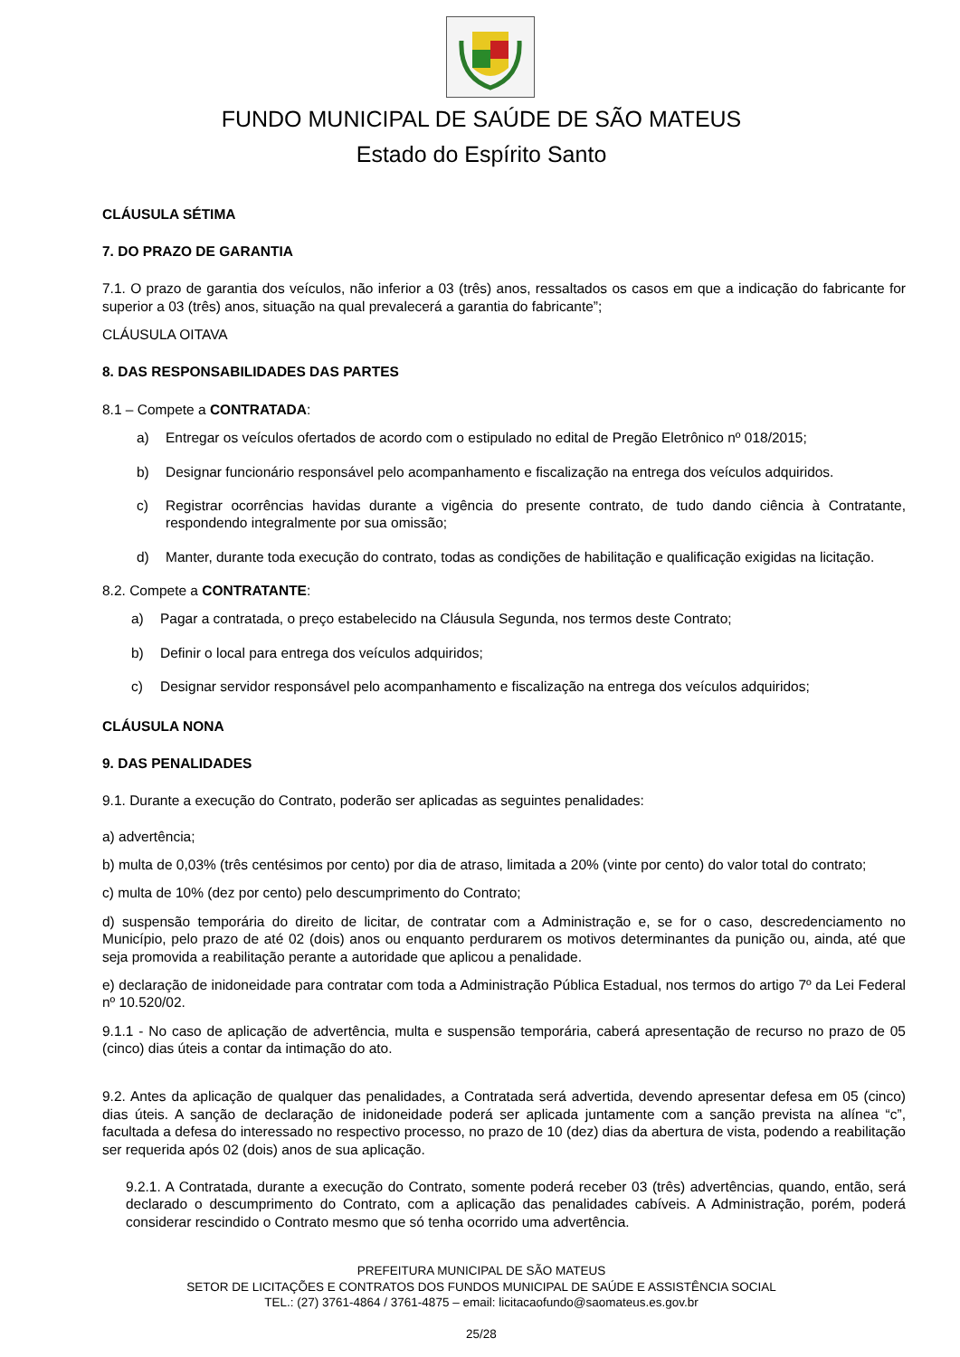FUNDO MUNICIPAL DE SAÚDE DE SÃO MATEUS
Estado do Espírito Santo
CLÁUSULA SÉTIMA
7. DO PRAZO DE GARANTIA
7.1. O prazo de garantia dos veículos, não inferior a 03 (três) anos, ressaltados os casos em que a indicação do fabricante for superior a 03 (três) anos, situação na qual prevalecerá a garantia do fabricante”;
CLÁUSULA OITAVA
8. DAS RESPONSABILIDADES DAS PARTES
8.1 – Compete a CONTRATADA:
a) Entregar os veículos ofertados de acordo com o estipulado no edital de Pregão Eletrônico nº 018/2015;
b) Designar funcionário responsável pelo acompanhamento e fiscalização na entrega dos veículos adquiridos.
c) Registrar ocorrências havidas durante a vigência do presente contrato, de tudo dando ciência à Contratante, respondendo integralmente por sua omissão;
d) Manter, durante toda execução do contrato, todas as condições de habilitação e qualificação exigidas na licitação.
8.2. Compete a CONTRATANTE:
a) Pagar a contratada, o preço estabelecido na Cláusula Segunda, nos termos deste Contrato;
b) Definir o local para entrega dos veículos adquiridos;
c) Designar servidor responsável pelo acompanhamento e fiscalização na entrega dos veículos adquiridos;
CLÁUSULA NONA
9. DAS PENALIDADES
9.1. Durante a execução do Contrato, poderão ser aplicadas as seguintes penalidades:
a) advertência;
b) multa de 0,03% (três centésimos por cento) por dia de atraso, limitada a 20% (vinte por cento) do valor total do contrato;
c) multa de 10% (dez por cento) pelo descumprimento do Contrato;
d) suspensão temporária do direito de licitar, de contratar com a Administração e, se for o caso, descredenciamento no Município, pelo prazo de até 02 (dois) anos ou enquanto perdurarem os motivos determinantes da punição ou, ainda, até que seja promovida a reabilitação perante a autoridade que aplicou a penalidade.
e) declaração de inidoneidade para contratar com toda a Administração Pública Estadual, nos termos do artigo 7º da Lei Federal nº 10.520/02.
9.1.1 - No caso de aplicação de advertência, multa e suspensão temporária, caberá apresentação de recurso no prazo de 05 (cinco) dias úteis a contar da intimação do ato.
9.2. Antes da aplicação de qualquer das penalidades, a Contratada será advertida, devendo apresentar defesa em 05 (cinco) dias úteis. A sanção de declaração de inidoneidade poderá ser aplicada juntamente com a sanção prevista na alínea “c”, facultada a defesa do interessado no respectivo processo, no prazo de 10 (dez) dias da abertura de vista, podendo a reabilitação ser requerida após 02 (dois) anos de sua aplicação.
9.2.1. A Contratada, durante a execução do Contrato, somente poderá receber 03 (três) advertências, quando, então, será declarado o descumprimento do Contrato, com a aplicação das penalidades cabíveis. A Administração, porém, poderá considerar rescindido o Contrato mesmo que só tenha ocorrido uma advertência.
PREFEITURA MUNICIPAL DE SÃO MATEUS
SETOR DE LICITAÇÕES E CONTRATOS DOS FUNDOS MUNICIPAL DE SAÚDE E ASSISTÊNCIA SOCIAL
TEL.: (27) 3761-4864 / 3761-4875 – email: licitacaofundo@saomateus.es.gov.br
25/28